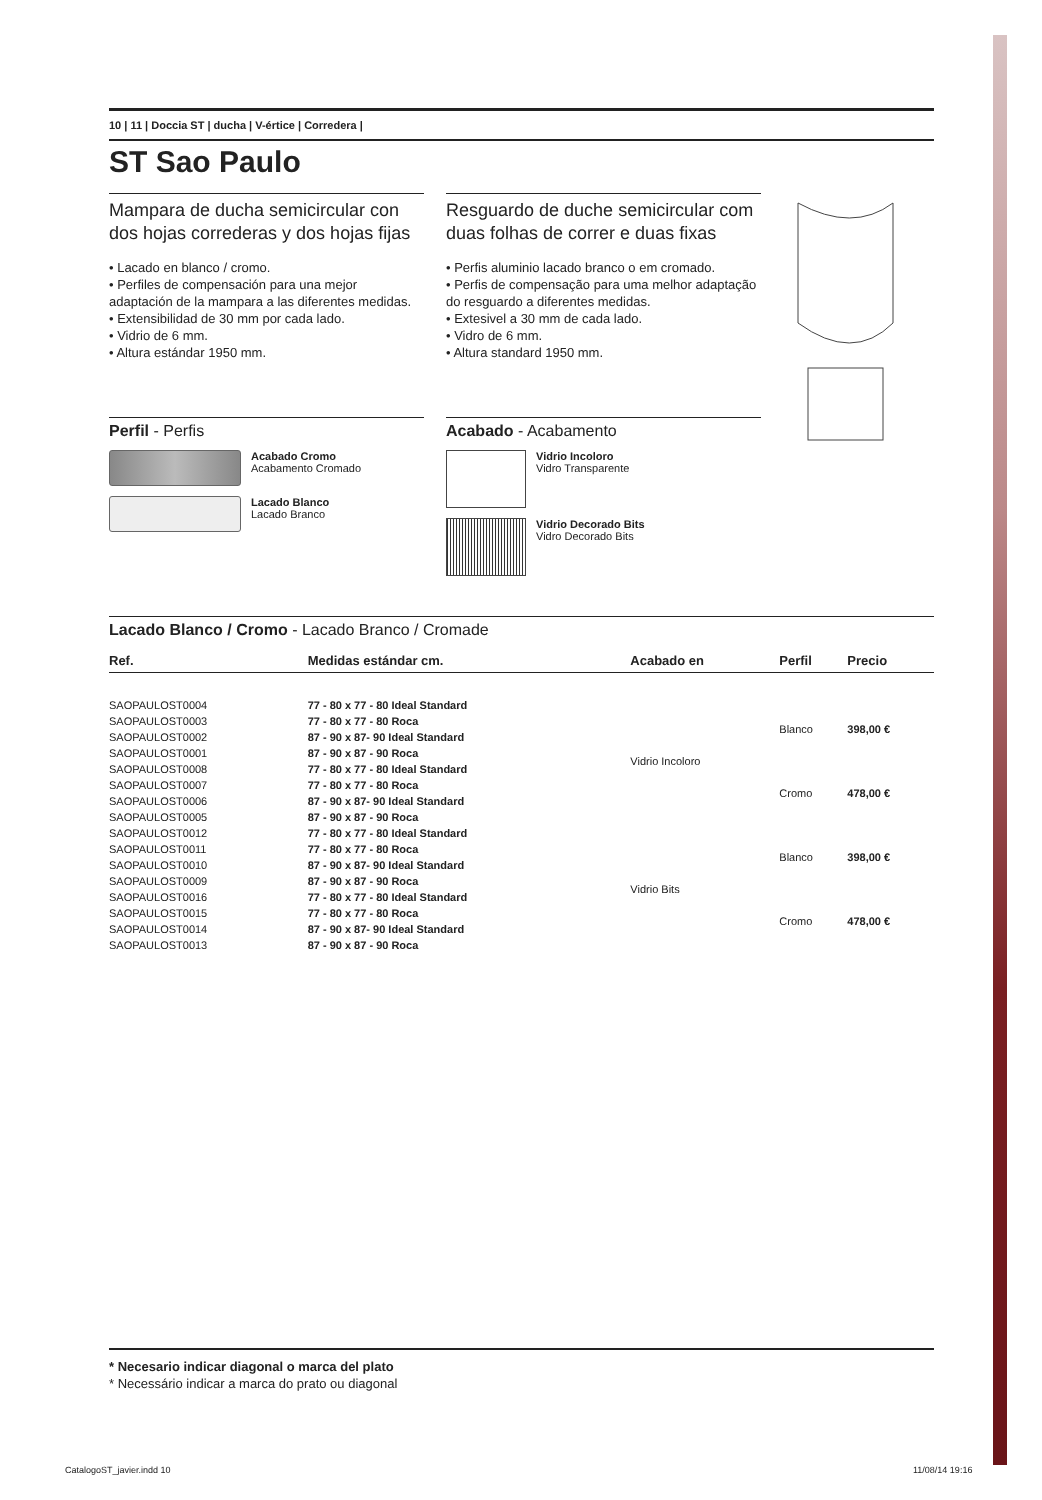10 | 11 | Doccia ST | ducha | V-értice | Corredera |
ST Sao Paulo
Mampara de ducha semicircular con dos hojas correderas y dos hojas fijas
• Lacado en blanco / cromo.
• Perfiles de compensación para una mejor adaptación de la mampara a las diferentes medidas.
• Extensibilidad de 30 mm por cada lado.
• Vidrio de 6 mm.
• Altura estándar 1950 mm.
Resguardo de duche semicircular com duas folhas de correr e duas fixas
• Perfis aluminio lacado branco o em cromado.
• Perfis de compensação para uma melhor adaptação do resguardo a diferentes medidas.
• Extesivel a 30 mm de cada lado.
• Vidro de 6 mm.
• Altura standard 1950 mm.
Perfil - Perfis
Acabado Cromo
Acabamento Cromado
Lacado Blanco
Lacado Branco
Acabado - Acabamento
Vidrio Incoloro
Vidro Transparente
Vidrio Decorado Bits
Vidro Decorado Bits
Lacado Blanco / Cromo - Lacado Branco / Cromade
| Ref. | Medidas estándar cm. | Acabado en | Perfil | Precio |
| --- | --- | --- | --- | --- |
| SAOPAULOST0004 | 77 - 80 x 77 - 80 Ideal Standard | Vidrio Incoloro | Blanco | 398,00 € |
| SAOPAULOST0003 | 77 - 80 x 77 - 80 Roca | | | |
| SAOPAULOST0002 | 87 - 90 x 87- 90 Ideal Standard | | | |
| SAOPAULOST0001 | 87 - 90 x 87 - 90 Roca | | | |
| SAOPAULOST0008 | 77 - 80 x 77 - 80 Ideal Standard | | Cromo | 478,00 € |
| SAOPAULOST0007 | 77 - 80 x 77 - 80 Roca | | | |
| SAOPAULOST0006 | 87 - 90 x 87- 90 Ideal Standard | | | |
| SAOPAULOST0005 | 87 - 90 x 87 - 90 Roca | | | |
| SAOPAULOST0012 | 77 - 80 x 77 - 80 Ideal Standard | Vidrio Bits | Blanco | 398,00 € |
| SAOPAULOST0011 | 77 - 80 x 77 - 80 Roca | | | |
| SAOPAULOST0010 | 87 - 90 x 87- 90 Ideal Standard | | | |
| SAOPAULOST0009 | 87 - 90 x 87 - 90 Roca | | | |
| SAOPAULOST0016 | 77 - 80 x 77 - 80 Ideal Standard | | Cromo | 478,00 € |
| SAOPAULOST0015 | 77 - 80 x 77 - 80 Roca | | | |
| SAOPAULOST0014 | 87 - 90 x 87- 90 Ideal Standard | | | |
| SAOPAULOST0013 | 87 - 90 x 87 - 90 Roca | | | |
* Necesario indicar diagonal o marca del plato
* Necessário indicar a marca do prato ou diagonal
CatalogoST_javier.indd 10 11/08/14 19:16